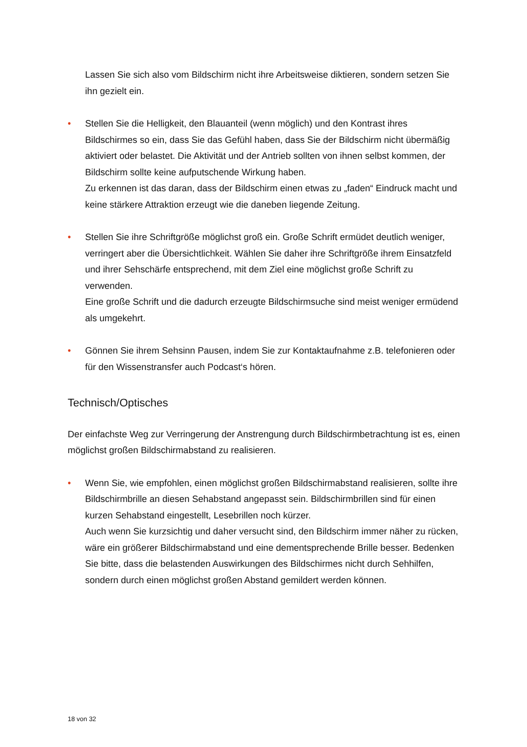Lassen Sie sich also vom Bildschirm nicht ihre Arbeitsweise diktieren, sondern setzen Sie ihn gezielt ein.
• Stellen Sie die Helligkeit, den Blauanteil (wenn möglich) und den Kontrast ihres Bildschirmes so ein, dass Sie das Gefühl haben, dass Sie der Bildschirm nicht übermäßig aktiviert oder belastet. Die Aktivität und der Antrieb sollten von ihnen selbst kommen, der Bildschirm sollte keine aufputschende Wirkung haben.
Zu erkennen ist das daran, dass der Bildschirm einen etwas zu „faden“ Eindruck macht und keine stärkere Attraktion erzeugt wie die daneben liegende Zeitung.
• Stellen Sie ihre Schriftgröße möglichst groß ein. Große Schrift ermüdet deutlich weniger, verringert aber die Übersichtlichkeit. Wählen Sie daher ihre Schriftgröße ihrem Einsatzfeld und ihrer Sehschärfe entsprechend, mit dem Ziel eine möglichst große Schrift zu verwenden.
Eine große Schrift und die dadurch erzeugte Bildschirmsuche sind meist weniger ermüdend als umgekehrt.
• Gönnen Sie ihrem Sehsinn Pausen, indem Sie zur Kontaktaufnahme z.B. telefonieren oder für den Wissenstransfer auch Podcast‘s hören.
Technisch/Optisches
Der einfachste Weg zur Verringerung der Anstrengung durch Bildschirmbetrachtung ist es, einen möglichst großen Bildschirmabstand zu realisieren.
• Wenn Sie, wie empfohlen, einen möglichst großen Bildschirmabstand realisieren, sollte ihre Bildschirmbrille an diesen Sehabstand angepasst sein. Bildschirmbrillen sind für einen kurzen Sehabstand eingestellt, Lesebrillen noch kürzer.
Auch wenn Sie kurzsichtig und daher versucht sind, den Bildschirm immer näher zu rücken, wäre ein größerer Bildschirmabstand und eine dementsprechende Brille besser. Bedenken Sie bitte, dass die belastenden Auswirkungen des Bildschirmes nicht durch Sehhilfen, sondern durch einen möglichst großen Abstand gemildert werden können.
18 von 32